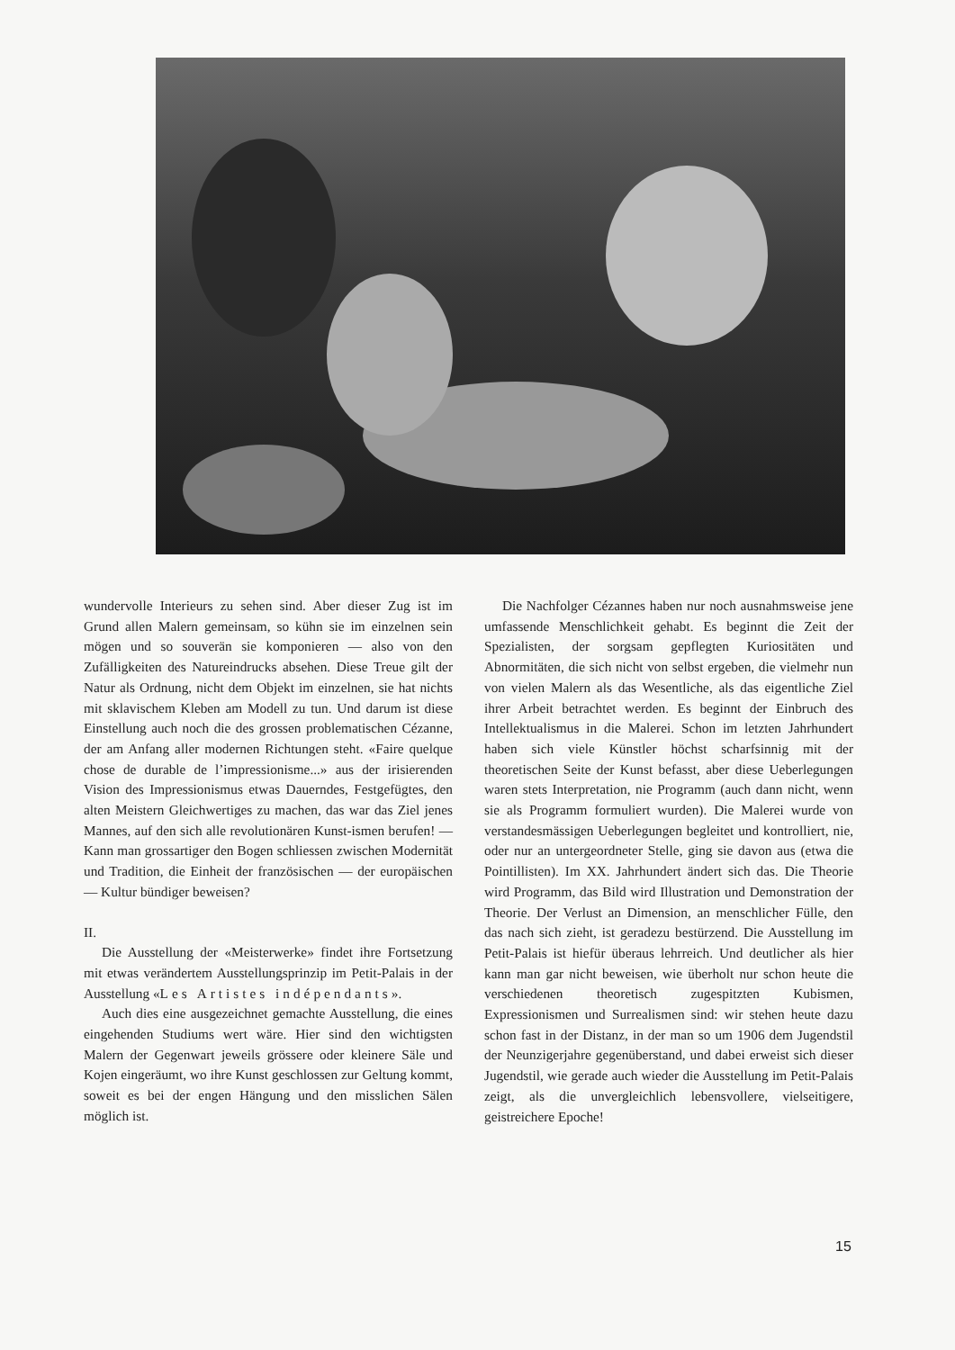wundervolle Interieurs zu sehen sind. Aber dieser Zug ist im Grund allen Malern gemeinsam, so kühn sie im einzelnen sein mögen und so souverän sie komponieren — also von den Zufälligkeiten des Natureindrucks absehen. Diese Treue gilt der Natur als Ordnung, nicht dem Objekt im einzelnen, sie hat nichts mit sklavischem Kleben am Modell zu tun. Und darum ist diese Einstellung auch noch die des grossen problematischen Cézanne, der am Anfang aller modernen Richtungen steht. «Faire quelque chose de durable de l’impressionisme...» aus der irisierenden Vision des Impressionismus etwas Dauerndes, Festgefügtes, den alten Meistern Gleichwertiges zu machen, das war das Ziel jenes Mannes, auf den sich alle revolutionären Kunst-ismen berufen! — Kann man grossartiger den Bogen schliessen zwischen Modernität und Tradition, die Einheit der französischen — der europäischen — Kultur bündiger beweisen?
II.
Die Ausstellung der «Meisterwerke» findet ihre Fortsetzung mit etwas verändertem Ausstellungsprinzip im Petit-Palais in der Ausstellung «Les Artistes indépendants».
Auch dies eine ausgezeichnet gemachte Ausstellung, die eines eingehenden Studiums wert wäre. Hier sind den wichtigsten Malern der Gegenwart jeweils grössere oder kleinere Säle und Kojen eingeräumt, wo ihre Kunst geschlossen zur Geltung kommt, soweit es bei der engen Hängung und den misslichen Sälen möglich ist.
Die Nachfolger Cézannes haben nur noch ausnahmsweise jene umfassende Menschlichkeit gehabt. Es beginnt die Zeit der Spezialisten, der sorgsam gepflegten Kuriositäten und Abnormitäten, die sich nicht von selbst ergeben, die vielmehr nun von vielen Malern als das Wesentliche, als das eigentliche Ziel ihrer Arbeit betrachtet werden. Es beginnt der Einbruch des Intellektualismus in die Malerei. Schon im letzten Jahrhundert haben sich viele Künstler höchst scharfsinnig mit der theoretischen Seite der Kunst befasst, aber diese Ueberlegungen waren stets Interpretation, nie Programm (auch dann nicht, wenn sie als Programm formuliert wurden). Die Malerei wurde von verstandesmässigen Ueberlegungen begleitet und kontrolliert, nie, oder nur an untergeordneter Stelle, ging sie davon aus (etwa die Pointillisten). Im XX. Jahrhundert ändert sich das. Die Theorie wird Programm, das Bild wird Illustration und Demonstration der Theorie. Der Verlust an Dimension, an menschlicher Fülle, den das nach sich zieht, ist geradezu bestürzend. Die Ausstellung im Petit-Palais ist hiefür überaus lehrreich. Und deutlicher als hier kann man gar nicht beweisen, wie überholt nur schon heute die verschiedenen theoretisch zugespitzten Kubismen, Expressionismen und Surrealismen sind: wir stehen heute dazu schon fast in der Distanz, in der man so um 1906 dem Jugendstil der Neunzigerjahre gegenüberstand, und dabei erweist sich dieser Jugendstil, wie gerade auch wieder die Ausstellung im Petit-Palais zeigt, als die unvergleichlich lebensvollere, vielseitigere, geistreichere Epoche!
15